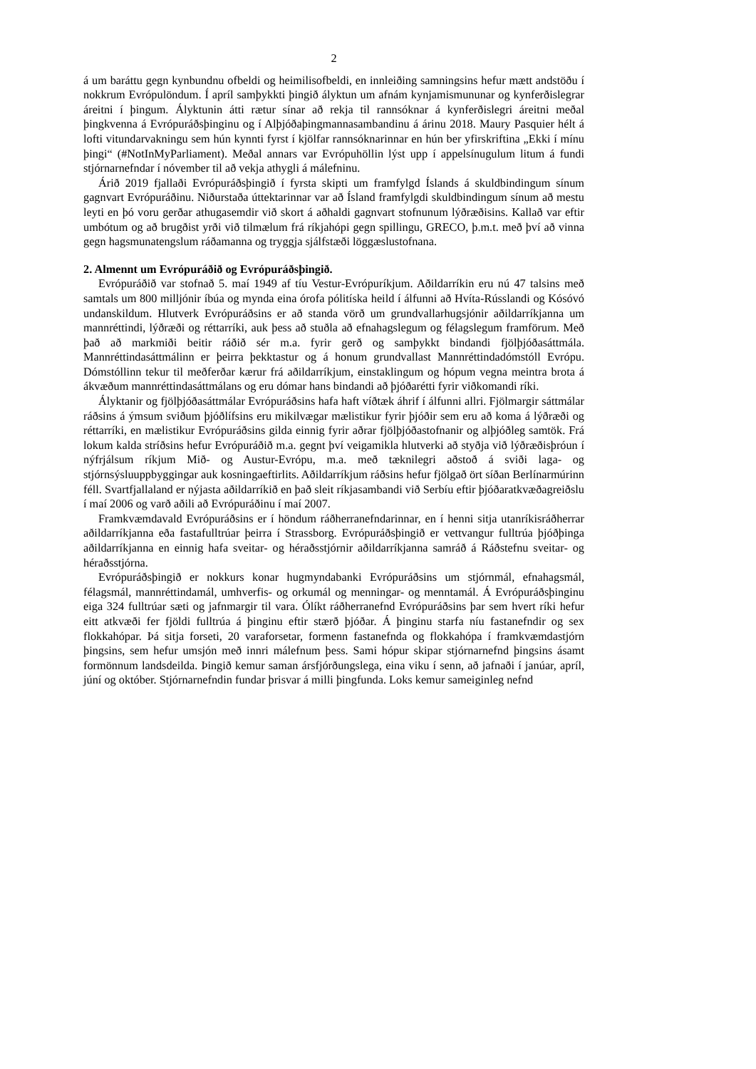2
á um baráttu gegn kynbundnu ofbeldi og heimilisofbeldi, en innleiðing samningsins hefur mætt andstöðu í nokkrum Evrópulöndum. Í apríl samþykkti þingið ályktun um afnám kynjamismununar og kynferðislegrar áreitni í þingum. Ályktunin átti rætur sínar að rekja til rannsóknar á kynferðislegri áreitni meðal þingkvenna á Evrópuráðsþinginu og í Alþjóðaþingmannasambandinu á árinu 2018. Maury Pasquier hélt á lofti vitundarvakningu sem hún kynnti fyrst í kjölfar rannsóknarinnar en hún ber yfirskriftina „Ekki í mínu þingi“ (#NotInMyParliament). Meðal annars var Evrópuhöllin lýst upp í appelsínugulum litum á fundi stjórnarnefndar í nóvember til að vekja athygli á málefninu.
Árið 2019 fjallaði Evrópuráðsþingið í fyrsta skipti um framfylgd Íslands á skuldbindingum sínum gagnvart Evrópuráðinu. Niðurstaða úttektarinnar var að Ísland framfylgdi skuldbindingum sínum að mestu leyti en þó voru gerðar athugasemdir við skort á aðhaldi gagnvart stofnunum lýðræðisins. Kallað var eftir umbótum og að brugðist yrði við tilmælum frá ríkjahópi gegn spillingu, GRECO, þ.m.t. með því að vinna gegn hagsmunatengslum ráðamanna og tryggja sjálfstæði löggæslustofnana.
2. Almennt um Evrópuráðið og Evrópuráðsþingið.
Evrópuráðið var stofnað 5. maí 1949 af tíu Vestur-Evrópuríkjum. Aðildarríkin eru nú 47 talsins með samtals um 800 milljónir íbúa og mynda eina órofa pólitíska heild í álfunni að Hvíta-Rússlandi og Kósóvó undanskildum. Hlutverk Evrópuráðsins er að standa vörð um grundvallarhugsjónir aðildarríkjanna um mannréttindi, lýðræði og réttarríki, auk þess að stuðla að efnahagslegum og félagslegum framförum. Með það að markmiði beitir ráðið sér m.a. fyrir gerð og samþykkt bindandi fjölþjóðasáttmála. Mannréttindasáttmálinn er þeirra þekktastur og á honum grundvallast Mannréttindadómstóll Evrópu. Dómstóllinn tekur til meðferðar kærur frá aðildarríkjum, einstaklingum og hópum vegna meintra brota á ákvæðum mannréttindasáttmálans og eru dómar hans bindandi að þjóðarétti fyrir viðkomandi ríki.
Ályktanir og fjölþjóðasáttmálar Evrópuráðsins hafa haft víðtæk áhrif í álfunni allri. Fjölmargir sáttmálar ráðsins á ýmsum sviðum þjóðlífsins eru mikilvægar mælistikur fyrir þjóðir sem eru að koma á lýðræði og réttarríki, en mælistikur Evrópuráðsins gilda einnig fyrir aðrar fjölþjóðastofnanir og alþjóðleg samtök. Frá lokum kalda stríðsins hefur Evrópuráðið m.a. gegnt því veigamikla hlutverki að styðja við lýðræðisþróun í nýfrjálsum ríkjum Mið- og Austur-Evrópu, m.a. með tæknilegri aðstoð á sviði laga- og stjórnsýsluuppbyggingar auk kosningaeftirlits. Aðildarríkjum ráðsins hefur fjölgað ört síðan Berlínarmúrinn féll. Svartfjallaland er nýjasta aðildarríkið en það sleit ríkjasambandi við Serbíu eftir þjóðaratkvæðagreiðslu í maí 2006 og varð aðili að Evrópuráðinu í maí 2007.
Framkvæmdavald Evrópuráðsins er í höndum ráðherranefndarinnar, en í henni sitja utanríkisráðherrar aðildarríkjanna eða fastafulltrúar þeirra í Strassborg. Evrópuráðsþingið er vettvangur fulltrúa þjóðþinga aðildarríkjanna en einnig hafa sveitar- og héraðsstjórnir aðildarríkjanna samráð á Ráðstefnu sveitar- og héraðsstjórna.
Evrópuráðsþingið er nokkurs konar hugmyndabanki Evrópuráðsins um stjórnmál, efnahagsmál, félagsmál, mannréttindamál, umhverfis- og orkumál og menningar- og menntamál. Á Evrópuráðsþinginu eiga 324 fulltrúar sæti og jafnmargir til vara. Ólíkt ráðherranefnd Evrópuráðsins þar sem hvert ríki hefur eitt atkvæði fer fjöldi fulltrúa á þinginu eftir stærð þjóðar. Á þinginu starfa níu fastanefndir og sex flokkahópar. Þá sitja forseti, 20 varaforsetar, formenn fastanefnda og flokkahópa í framkvæmdastjórn þingsins, sem hefur umsjón með innri málefnum þess. Sami hópur skipar stjórnarnefnd þingsins ásamt formönnum landsdeilda. Þingið kemur saman ársfjórðungslega, eina viku í senn, að jafnaði í janúar, apríl, júní og október. Stjórnarnefndin fundar þrisvar á milli þingfunda. Loks kemur sameiginleg nefnd